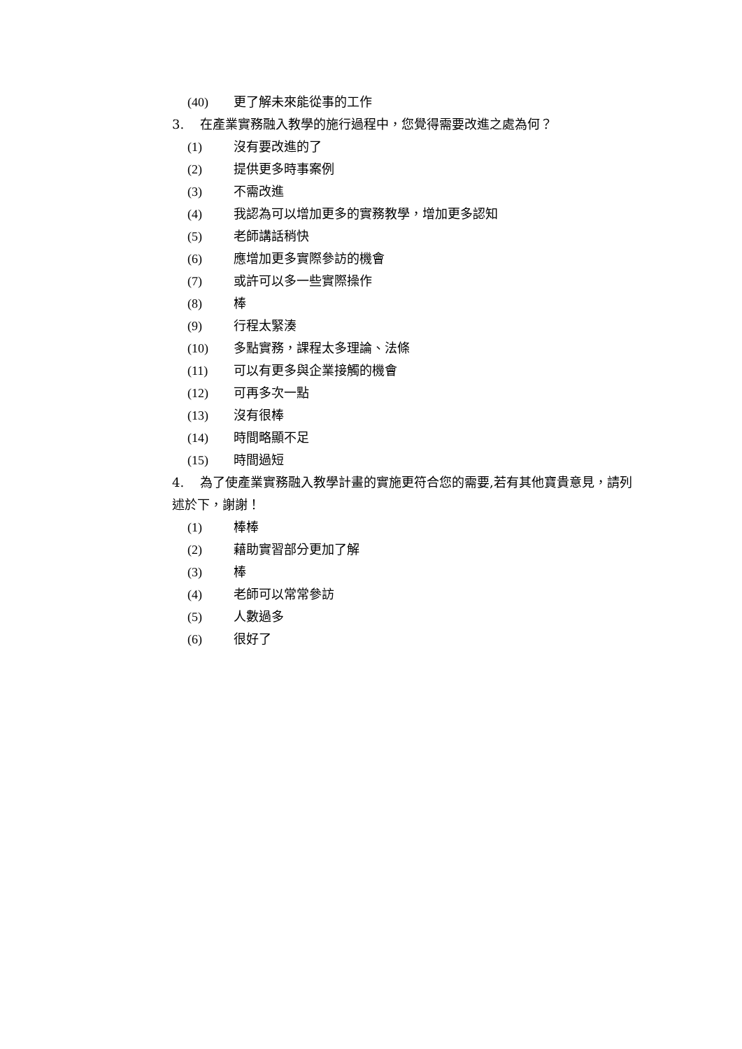(40) 更了解未來能從事的工作
3. 在產業實務融入教學的施行過程中，您覺得需要改進之處為何？
(1) 沒有要改進的了
(2) 提供更多時事案例
(3) 不需改進
(4) 我認為可以增加更多的實務教學，增加更多認知
(5) 老師講話稍快
(6) 應增加更多實際參訪的機會
(7) 或許可以多一些實際操作
(8) 棒
(9) 行程太緊湊
(10) 多點實務，課程太多理論、法條
(11) 可以有更多與企業接觸的機會
(12) 可再多次一點
(13) 沒有很棒
(14) 時間略顯不足
(15) 時間過短
4. 為了使產業實務融入教學計畫的實施更符合您的需要,若有其他寶貴意見，請列述於下，謝謝！
(1) 棒棒
(2) 藉助實習部分更加了解
(3) 棒
(4) 老師可以常常參訪
(5) 人數過多
(6) 很好了